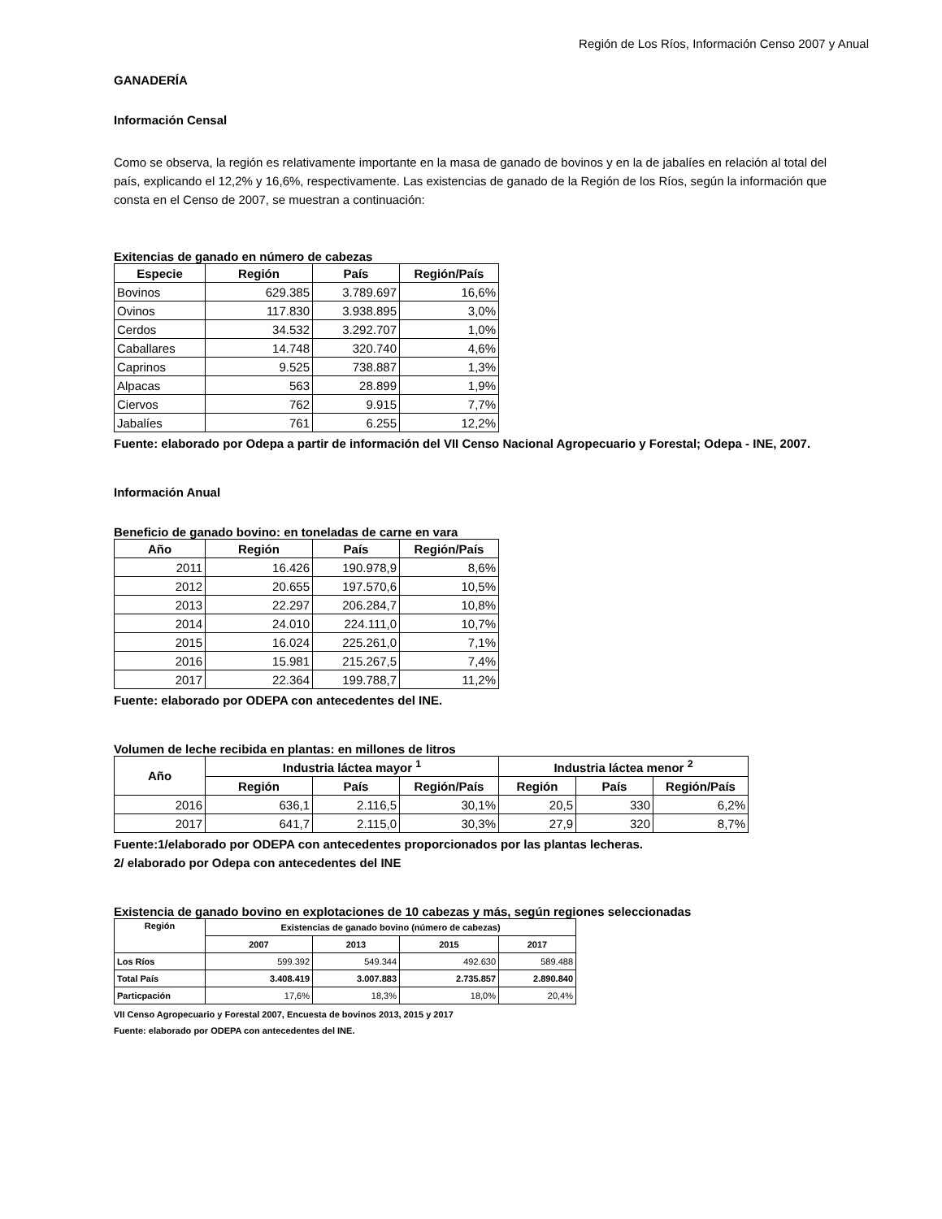Región de Los Ríos, Información Censo 2007 y Anual
GANADERÍA
Información Censal
Como se observa, la región es relativamente importante en la masa de ganado de bovinos y en la de jabalíes en relación al total del país, explicando el 12,2% y 16,6%, respectivamente. Las existencias de ganado de la Región de los Ríos, según la información que consta en el Censo de 2007, se muestran a continuación:
Exitencias de ganado en número de cabezas
| Especie | Región | País | Región/País |
| --- | --- | --- | --- |
| Bovinos | 629.385 | 3.789.697 | 16,6% |
| Ovinos | 117.830 | 3.938.895 | 3,0% |
| Cerdos | 34.532 | 3.292.707 | 1,0% |
| Caballares | 14.748 | 320.740 | 4,6% |
| Caprinos | 9.525 | 738.887 | 1,3% |
| Alpacas | 563 | 28.899 | 1,9% |
| Ciervos | 762 | 9.915 | 7,7% |
| Jabalíes | 761 | 6.255 | 12,2% |
Fuente: elaborado por Odepa a partir de información del VII Censo Nacional Agropecuario y Forestal; Odepa - INE, 2007.
Información Anual
Beneficio de ganado bovino: en toneladas de carne en vara
| Año | Región | País | Región/País |
| --- | --- | --- | --- |
| 2011 | 16.426 | 190.978,9 | 8,6% |
| 2012 | 20.655 | 197.570,6 | 10,5% |
| 2013 | 22.297 | 206.284,7 | 10,8% |
| 2014 | 24.010 | 224.111,0 | 10,7% |
| 2015 | 16.024 | 225.261,0 | 7,1% |
| 2016 | 15.981 | 215.267,5 | 7,4% |
| 2017 | 22.364 | 199.788,7 | 11,2% |
Fuente: elaborado por ODEPA con antecedentes del INE.
Volumen de leche recibida en plantas: en millones de litros
| Año | Industria láctea mayor <sup>1</sup> | | | Industria láctea menor <sup>2</sup> | | |
| --- | --- | --- | --- | --- | --- | --- |
| | Región | País | Región/País | Región | País | Región/País |
| 2016 | 636,1 | 2.116,5 | 30,1% | 20,5 | 330 | 6,2% |
| 2017 | 641,7 | 2.115,0 | 30,3% | 27,9 | 320 | 8,7% |
Fuente:1/elaborado por ODEPA con antecedentes proporcionados por las plantas lecheras.
2/ elaborado por Odepa con antecedentes del INE
Existencia de ganado bovino en explotaciones de 10 cabezas y más, según regiones seleccionadas
| Región | Existencias de ganado bovino (número de cabezas) | | | |
| --- | --- | --- | --- | --- |
| | 2007 | 2013 | 2015 | 2017 |
| Los Ríos | 599.392 | 549.344 | 492.630 | 589.488 |
| Total País | 3.408.419 | 3.007.883 | 2.735.857 | 2.890.840 |
| Particpación | 17,6% | 18,3% | 18,0% | 20,4% |
VII Censo Agropecuario y Forestal 2007, Encuesta de bovinos 2013, 2015 y 2017
Fuente: elaborado por ODEPA con antecedentes del INE.